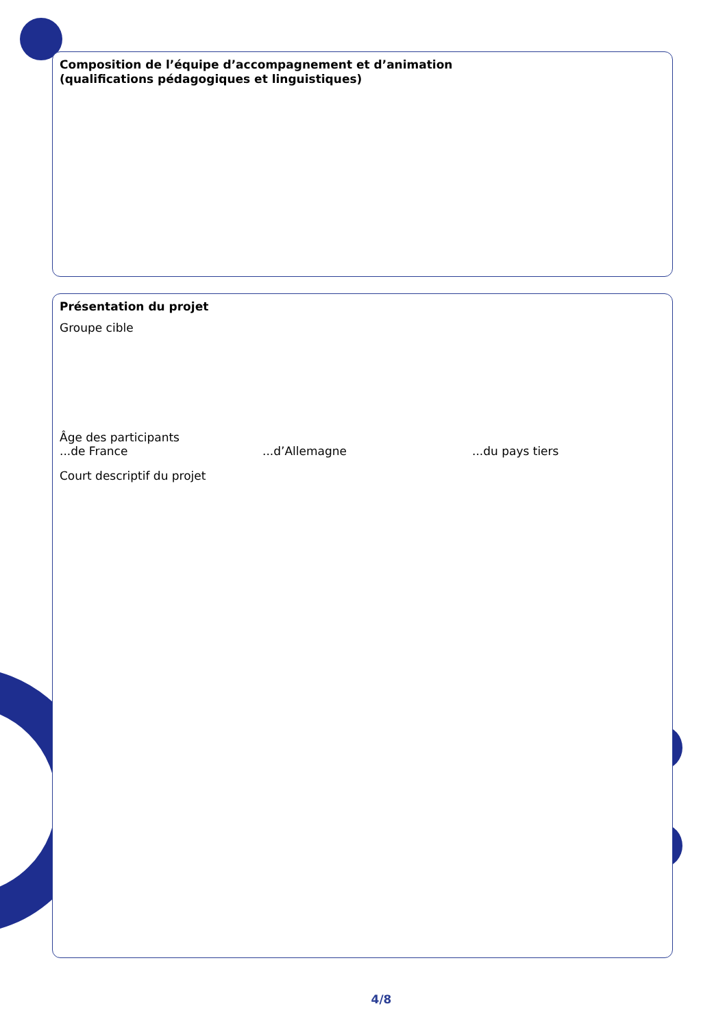Composition de l’équipe d’accompagnement et d’animation
(qualifications pédagogiques et linguistiques)
Présentation du projet
Groupe cible
Âge des participants
...de France...d’Allemagne...du pays tiers
Court descriptif du projet
4/8